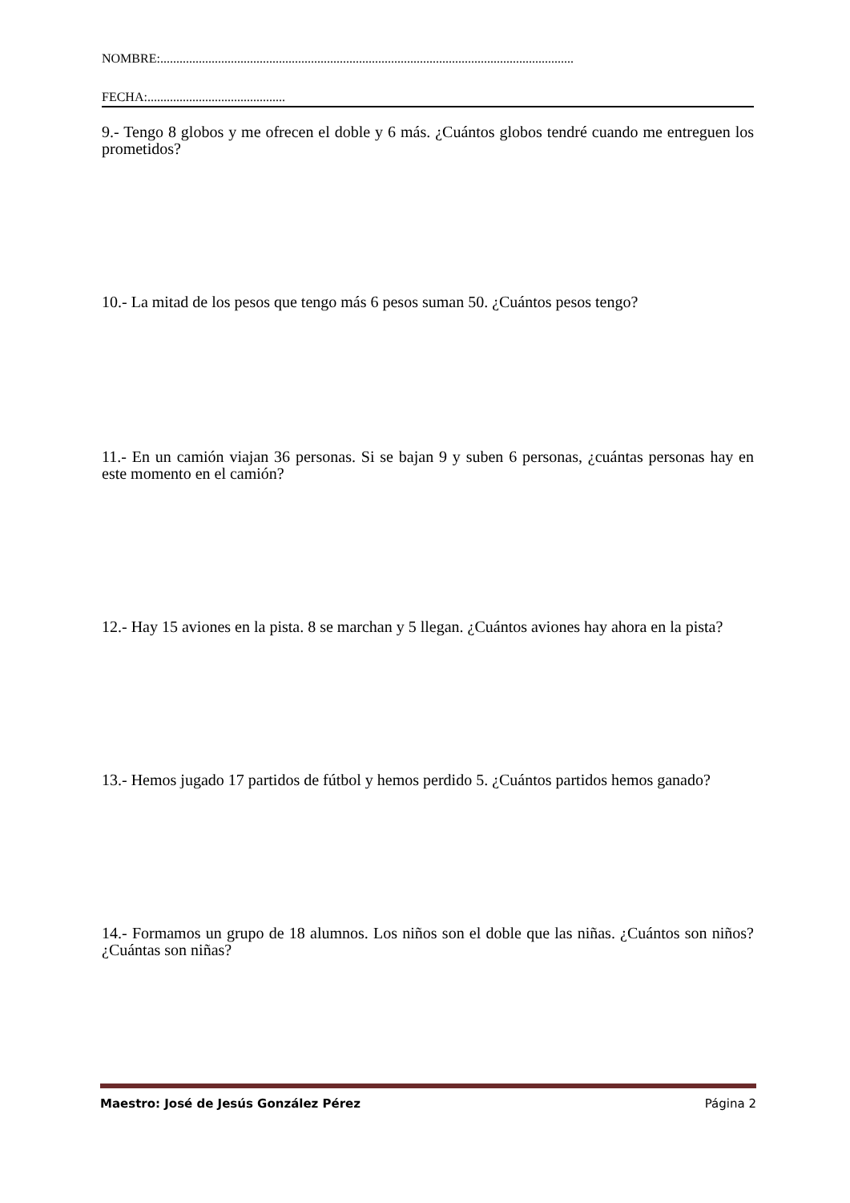NOMBRE:.................................................................................................................................
FECHA:...........................................
9.- Tengo 8 globos y me ofrecen el doble y 6 más. ¿Cuántos globos tendré cuando me entreguen los prometidos?
10.- La mitad de los pesos que tengo más 6 pesos suman 50. ¿Cuántos pesos tengo?
11.- En un camión viajan 36 personas. Si se bajan 9 y suben 6 personas, ¿cuántas personas hay en este momento en el camión?
12.- Hay 15 aviones en la pista. 8 se marchan y 5 llegan. ¿Cuántos aviones hay ahora en la pista?
13.- Hemos jugado 17 partidos de fútbol y hemos perdido 5. ¿Cuántos partidos hemos ganado?
14.- Formamos un grupo de 18 alumnos. Los niños son el doble que las niñas. ¿Cuántos son niños? ¿Cuántas son niñas?
Maestro: José de Jesús González Pérez Página 2